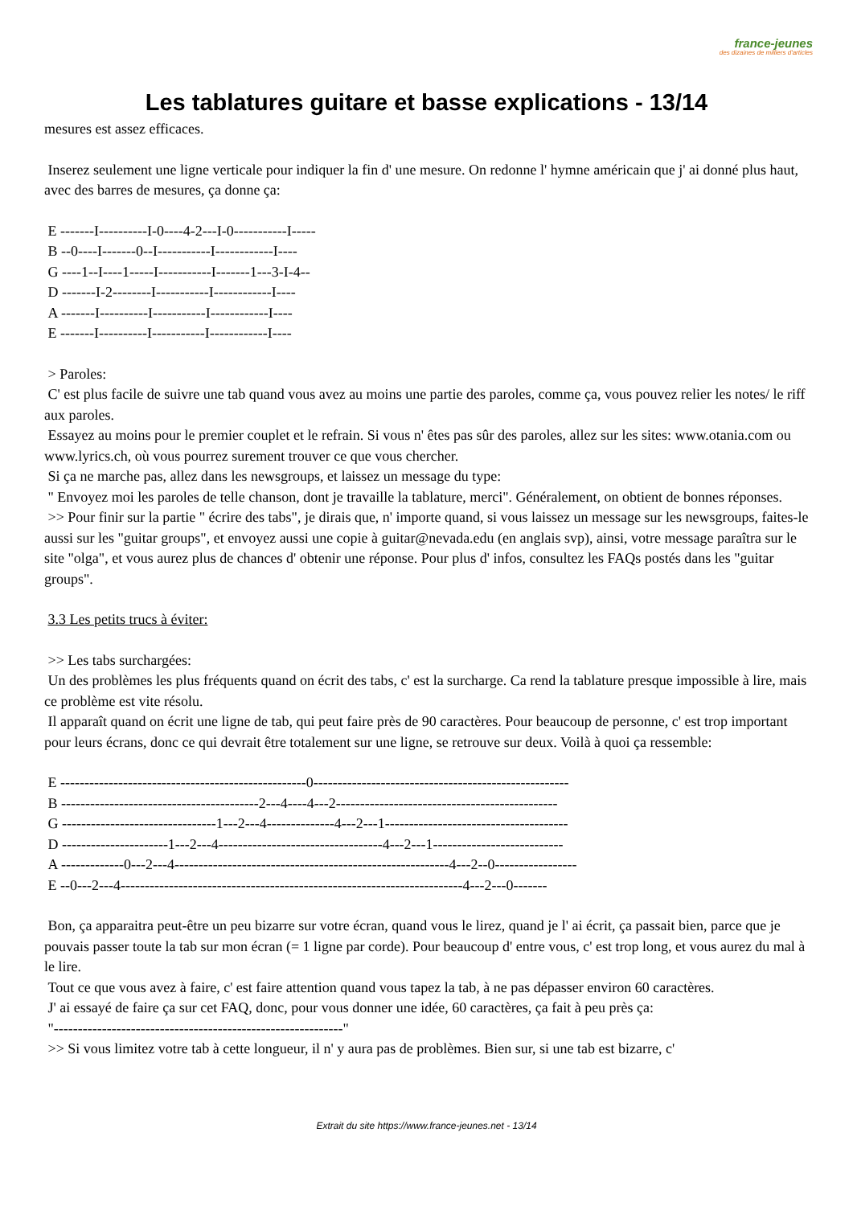france-jeunes
des dizaines de milliers d'articles
Les tablatures guitare et basse explications - 13/14
mesures est assez efficaces.
Inserez seulement une ligne verticale pour indiquer la fin d' une mesure. On redonne l' hymne américain que j' ai donné plus haut, avec des barres de mesures, ça donne ça:
E -------I----------I-0----4-2---I-0-----------I-----
B --0----I-------0--I-----------I------------I----
G ----1--I----1-----I-----------I-------1---3-I-4--
D -------I-2--------I-----------I------------I----
A -------I----------I-----------I------------I----
E -------I----------I-----------I------------I----
> Paroles:
C' est plus facile de suivre une tab quand vous avez au moins une partie des paroles, comme ça, vous pouvez relier les notes/ le riff aux paroles.
Essayez au moins pour le premier couplet et le refrain. Si vous n' êtes pas sûr des paroles, allez sur les sites: www.otania.com ou www.lyrics.ch, où vous pourrez surement trouver ce que vous chercher.
Si ça ne marche pas, allez dans les newsgroups, et laissez un message du type:
" Envoyez moi les paroles de telle chanson, dont je travaille la tablature, merci". Généralement, on obtient de bonnes réponses.
>> Pour finir sur la partie " écrire des tabs", je dirais que, n' importe quand, si vous laissez un message sur les newsgroups, faites-le aussi sur les "guitar groups", et envoyez aussi une copie à guitar@nevada.edu (en anglais svp), ainsi, votre message paraîtra sur le site "olga", et vous aurez plus de chances d' obtenir une réponse. Pour plus d' infos, consultez les FAQs postés dans les "guitar groups".
3.3 Les petits trucs à éviter:
>> Les tabs surchargées:
Un des problèmes les plus fréquents quand on écrit des tabs, c' est la surcharge. Ca rend la tablature presque impossible à lire, mais ce problème est vite résolu.
Il apparaît quand on écrit une ligne de tab, qui peut faire près de 90 caractères. Pour beaucoup de personne, c' est trop important pour leurs écrans, donc ce qui devrait être totalement sur une ligne, se retrouve sur deux. Voilà à quoi ça ressemble:
E ---------------------------------------------------0-----------------------------------------------------
B -----------------------------------------2---4----4---2----------------------------------------------
G --------------------------------1---2---4--------------4---2---1--------------------------------------
D ----------------------1---2---4----------------------------------4---2---1---------------------------
A -------------0---2---4---------------------------------------------------------4---2--0-----------------
E --0---2---4-----------------------------------------------------------------------4---2---0-------
Bon, ça apparaitra peut-être un peu bizarre sur votre écran, quand vous le lirez, quand je l' ai écrit, ça passait bien, parce que je pouvais passer toute la tab sur mon écran (= 1 ligne par corde). Pour beaucoup d' entre vous, c' est trop long, et vous aurez du mal à le lire.
Tout ce que vous avez à faire, c' est faire attention quand vous tapez la tab, à ne pas dépasser environ 60 caractères.
J' ai essayé de faire ça sur cet FAQ, donc, pour vous donner une idée, 60 caractères, ça fait à peu près ça:
"------------------------------------------------------------"
>> Si vous limitez votre tab à cette longueur, il n' y aura pas de problèmes. Bien sur, si une tab est bizarre, c'
Extrait du site https://www.france-jeunes.net - 13/14